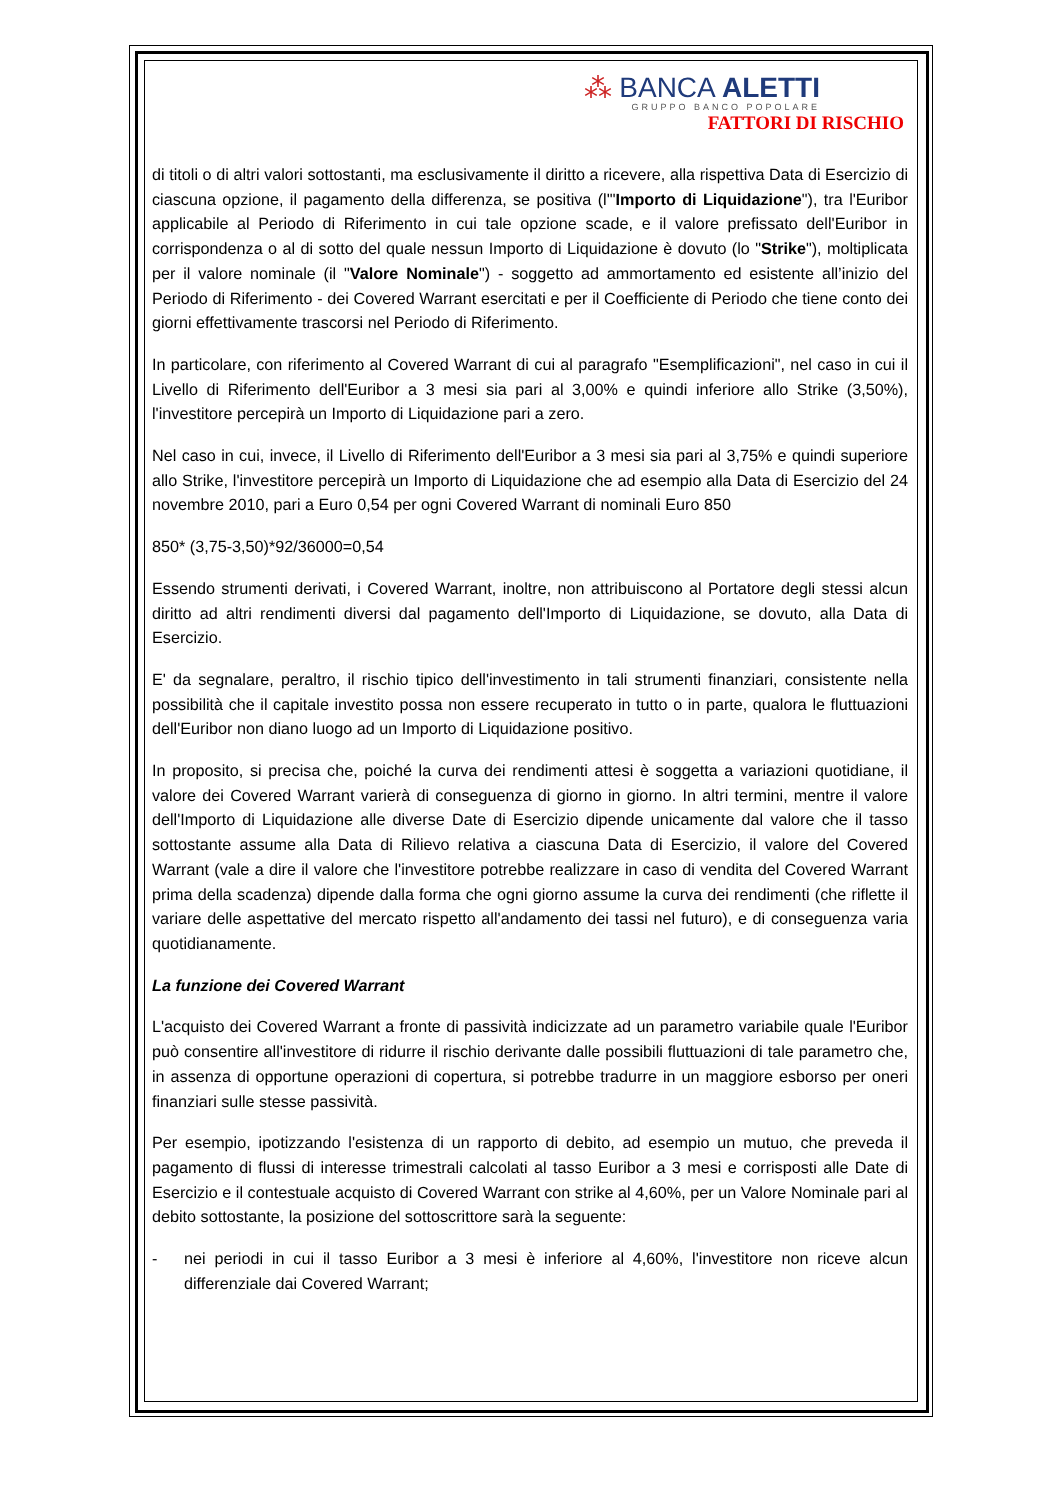⁂ BANCA ALETTI
GRUPPO BANCO POPOLARE
FATTORI DI RISCHIO
di titoli o di altri valori sottostanti, ma esclusivamente il diritto a ricevere, alla rispettiva Data di Esercizio di ciascuna opzione, il pagamento della differenza, se positiva (l'"Importo di Liquidazione"), tra l'Euribor applicabile al Periodo di Riferimento in cui tale opzione scade, e il valore prefissato dell'Euribor in corrispondenza o al di sotto del quale nessun Importo di Liquidazione è dovuto (lo "Strike"), moltiplicata per il valore nominale (il "Valore Nominale") - soggetto ad ammortamento ed esistente all’inizio del Periodo di Riferimento - dei Covered Warrant esercitati e per il Coefficiente di Periodo che tiene conto dei giorni effettivamente trascorsi nel Periodo di Riferimento.
In particolare, con riferimento al Covered Warrant di cui al paragrafo "Esemplificazioni", nel caso in cui il Livello di Riferimento dell'Euribor a 3 mesi sia pari al 3,00% e quindi inferiore allo Strike (3,50%), l'investitore percepirà un Importo di Liquidazione pari a zero.
Nel caso in cui, invece, il Livello di Riferimento dell'Euribor a 3 mesi sia pari al 3,75% e quindi superiore allo Strike, l'investitore percepirà un Importo di Liquidazione che ad esempio alla Data di Esercizio del 24 novembre 2010, pari a Euro 0,54 per ogni Covered Warrant di nominali Euro 850
850* (3,75-3,50)*92/36000=0,54
Essendo strumenti derivati, i Covered Warrant, inoltre, non attribuiscono al Portatore degli stessi alcun diritto ad altri rendimenti diversi dal pagamento dell'Importo di Liquidazione, se dovuto, alla Data di Esercizio.
E' da segnalare, peraltro, il rischio tipico dell'investimento in tali strumenti finanziari, consistente nella possibilità che il capitale investito possa non essere recuperato in tutto o in parte, qualora le fluttuazioni dell'Euribor non diano luogo ad un Importo di Liquidazione positivo.
In proposito, si precisa che, poiché la curva dei rendimenti attesi è soggetta a variazioni quotidiane, il valore dei Covered Warrant varierà di conseguenza di giorno in giorno. In altri termini, mentre il valore dell'Importo di Liquidazione alle diverse Date di Esercizio dipende unicamente dal valore che il tasso sottostante assume alla Data di Rilievo relativa a ciascuna Data di Esercizio, il valore del Covered Warrant (vale a dire il valore che l'investitore potrebbe realizzare in caso di vendita del Covered Warrant prima della scadenza) dipende dalla forma che ogni giorno assume la curva dei rendimenti (che riflette il variare delle aspettative del mercato rispetto all'andamento dei tassi nel futuro), e di conseguenza varia quotidianamente.
La funzione dei Covered Warrant
L'acquisto dei Covered Warrant a fronte di passività indicizzate ad un parametro variabile quale l'Euribor può consentire all'investitore di ridurre il rischio derivante dalle possibili fluttuazioni di tale parametro che, in assenza di opportune operazioni di copertura, si potrebbe tradurre in un maggiore esborso per oneri finanziari sulle stesse passività.
Per esempio, ipotizzando l'esistenza di un rapporto di debito, ad esempio un mutuo, che preveda il pagamento di flussi di interesse trimestrali calcolati al tasso Euribor a 3 mesi e corrisposti alle Date di Esercizio e il contestuale acquisto di Covered Warrant con strike al 4,60%, per un Valore Nominale pari al debito sottostante, la posizione del sottoscrittore sarà la seguente:
- nei periodi in cui il tasso Euribor a 3 mesi è inferiore al 4,60%, l'investitore non riceve alcun differenziale dai Covered Warrant;